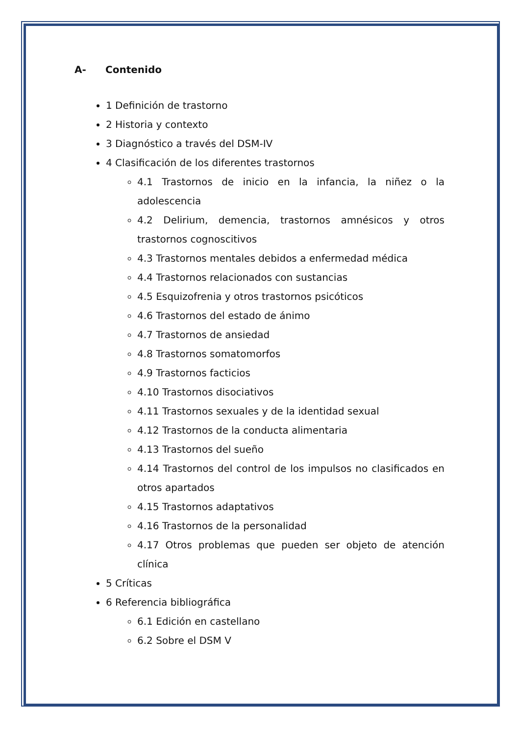A- Contenido
1 Definición de trastorno
2 Historia y contexto
3 Diagnóstico a través del DSM-IV
4 Clasificación de los diferentes trastornos
4.1 Trastornos de inicio en la infancia, la niñez o la adolescencia
4.2 Delirium, demencia, trastornos amnésicos y otros trastornos cognoscitivos
4.3 Trastornos mentales debidos a enfermedad médica
4.4 Trastornos relacionados con sustancias
4.5 Esquizofrenia y otros trastornos psicóticos
4.6 Trastornos del estado de ánimo
4.7 Trastornos de ansiedad
4.8 Trastornos somatomorfos
4.9 Trastornos facticios
4.10 Trastornos disociativos
4.11 Trastornos sexuales y de la identidad sexual
4.12 Trastornos de la conducta alimentaria
4.13 Trastornos del sueño
4.14 Trastornos del control de los impulsos no clasificados en otros apartados
4.15 Trastornos adaptativos
4.16 Trastornos de la personalidad
4.17 Otros problemas que pueden ser objeto de atención clínica
5 Críticas
6 Referencia bibliográfica
6.1 Edición en castellano
6.2 Sobre el DSM V